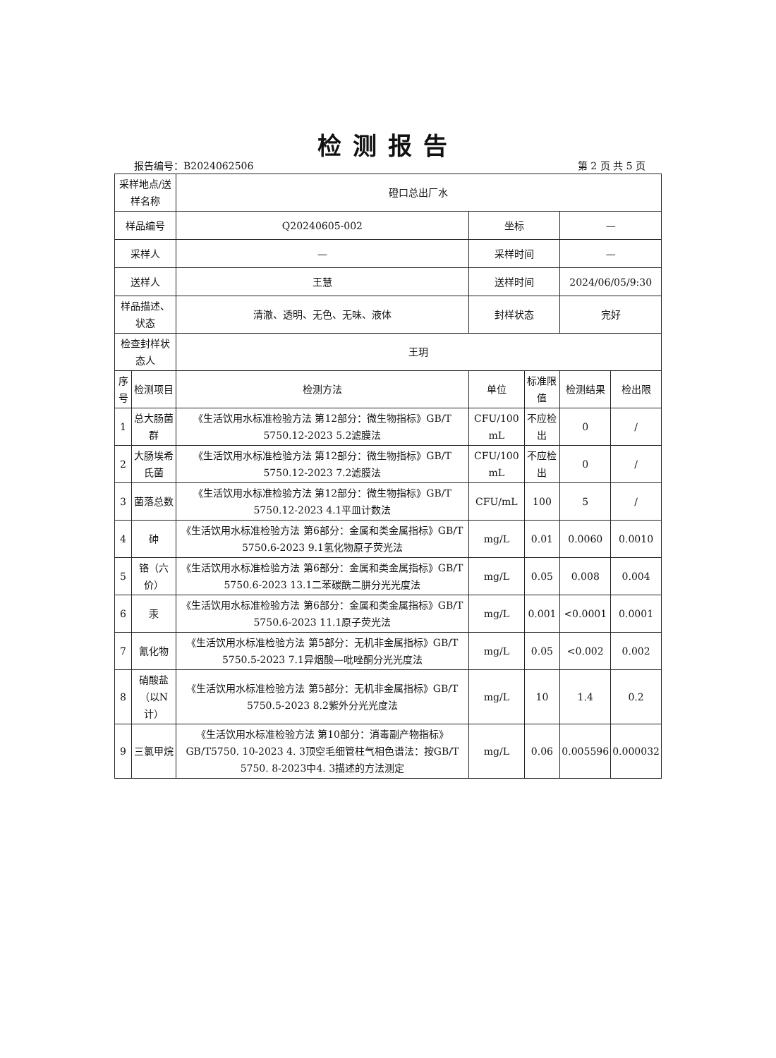检测报告
报告编号：B2024062506 第 2 页 共 5 页
| 采样地点/送样名称 | | 磴口总出厂水 | | | | |
| 样品编号 | | Q20240605-002 | 坐标 | | — | |
| 采样人 | | — | 采样时间 | | — | |
| 送样人 | | 王慧 | 送样时间 | | 2024/06/05/9:30 | |
| 样品描述、状态 | | 清澈、透明、无色、无味、液体 | 封样状态 | | 完好 | |
| 检查封样状态人 | | 王玥 | | | | |
| 序号 | 检测项目 | 检测方法 | 单位 | 标准限值 | 检测结果 | 检出限 |
| 1 | 总大肠菌群 | 《生活饮用水标准检验方法 第12部分：微生物指标》GB/T 5750.12-2023 5.2滤膜法 | CFU/100 mL | 不应检出 | 0 | / |
| 2 | 大肠埃希氏菌 | 《生活饮用水标准检验方法 第12部分：微生物指标》GB/T 5750.12-2023 7.2滤膜法 | CFU/100 mL | 不应检出 | 0 | / |
| 3 | 菌落总数 | 《生活饮用水标准检验方法 第12部分：微生物指标》GB/T 5750.12-2023 4.1平皿计数法 | CFU/mL | 100 | 5 | / |
| 4 | 砷 | 《生活饮用水标准检验方法 第6部分：金属和类金属指标》GB/T 5750.6-2023 9.1氢化物原子荧光法 | mg/L | 0.01 | 0.0060 | 0.0010 |
| 5 | 铬（六价） | 《生活饮用水标准检验方法 第6部分：金属和类金属指标》GB/T 5750.6-2023 13.1二苯碳酰二肼分光光度法 | mg/L | 0.05 | 0.008 | 0.004 |
| 6 | 汞 | 《生活饮用水标准检验方法 第6部分：金属和类金属指标》GB/T 5750.6-2023 11.1原子荧光法 | mg/L | 0.001 | <0.0001 | 0.0001 |
| 7 | 氰化物 | 《生活饮用水标准检验方法 第5部分：无机非金属指标》GB/T 5750.5-2023 7.1异烟酸—吡唑酮分光光度法 | mg/L | 0.05 | <0.002 | 0.002 |
| 8 | 硝酸盐（以N计） | 《生活饮用水标准检验方法 第5部分：无机非金属指标》GB/T 5750.5-2023 8.2紫外分光光度法 | mg/L | 10 | 1.4 | 0.2 |
| 9 | 三氯甲烷 | 《生活饮用水标准检验方法 第10部分：消毒副产物指标》GB/T5750. 10-2023 4. 3顶空毛细管柱气相色谱法：按GB/T 5750. 8-2023中4. 3描述的方法测定 | mg/L | 0.06 | 0.005596 | 0.000032 |